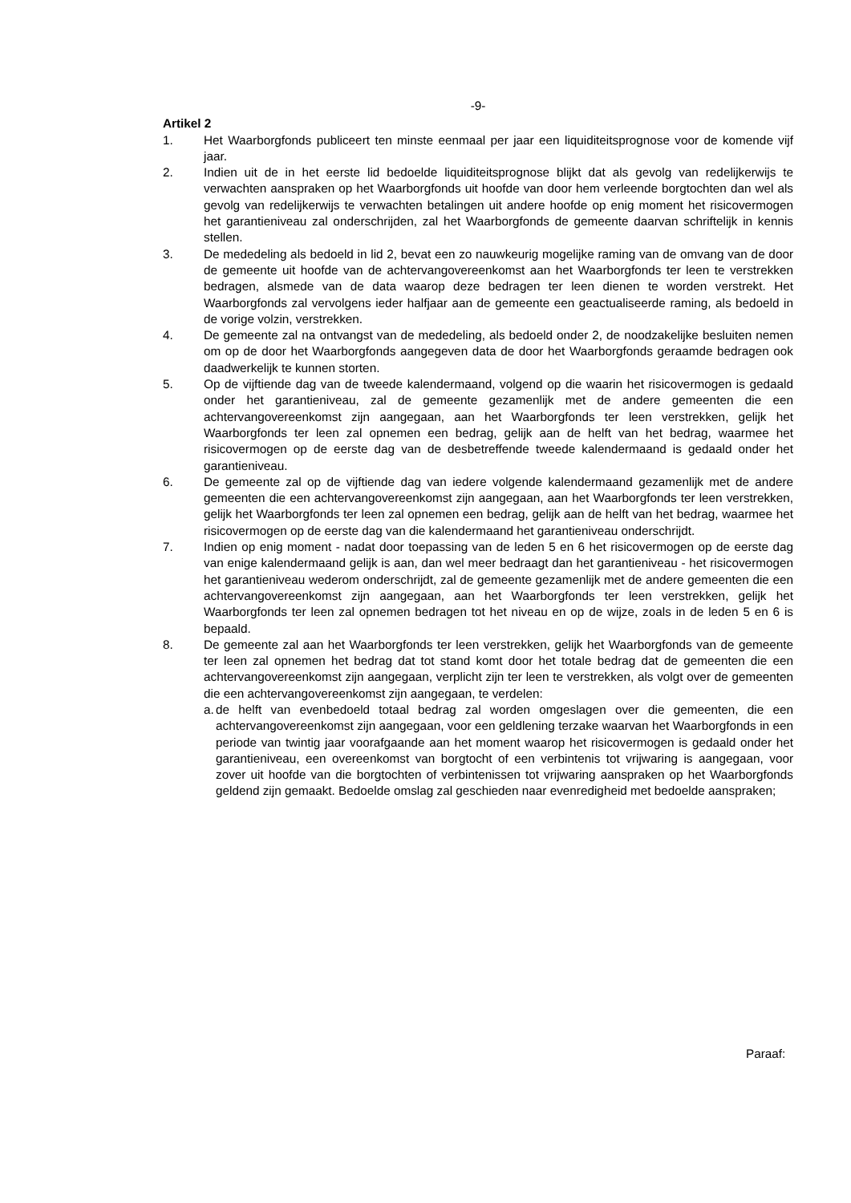-9-
Artikel 2
1. Het Waarborgfonds publiceert ten minste eenmaal per jaar een liquiditeitsprognose voor de komende vijf jaar.
2. Indien uit de in het eerste lid bedoelde liquiditeitsprognose blijkt dat als gevolg van redelijkerwijs te verwachten aanspraken op het Waarborgfonds uit hoofde van door hem verleende borgtochten dan wel als gevolg van redelijkerwijs te verwachten betalingen uit andere hoofde op enig moment het risicovermogen het garantieniveau zal onderschrijden, zal het Waarborgfonds de gemeente daarvan schriftelijk in kennis stellen.
3. De mededeling als bedoeld in lid 2, bevat een zo nauwkeurig mogelijke raming van de omvang van de door de gemeente uit hoofde van de achtervangovereenkomst aan het Waarborgfonds ter leen te verstrekken bedragen, alsmede van de data waarop deze bedragen ter leen dienen te worden verstrekt. Het Waarborgfonds zal vervolgens ieder halfjaar aan de gemeente een geactualiseerde raming, als bedoeld in de vorige volzin, verstrekken.
4. De gemeente zal na ontvangst van de mededeling, als bedoeld onder 2, de noodzakelijke besluiten nemen om op de door het Waarborgfonds aangegeven data de door het Waarborgfonds geraamde bedragen ook daadwerkelijk te kunnen storten.
5. Op de vijftiende dag van de tweede kalendermaand, volgend op die waarin het risicovermogen is gedaald onder het garantieniveau, zal de gemeente gezamenlijk met de andere gemeenten die een achtervangovereenkomst zijn aangegaan, aan het Waarborgfonds ter leen verstrekken, gelijk het Waarborgfonds ter leen zal opnemen een bedrag, gelijk aan de helft van het bedrag, waarmee het risicovermogen op de eerste dag van de desbetreffende tweede kalendermaand is gedaald onder het garantieniveau.
6. De gemeente zal op de vijftiende dag van iedere volgende kalendermaand gezamenlijk met de andere gemeenten die een achtervangovereenkomst zijn aangegaan, aan het Waarborgfonds ter leen verstrekken, gelijk het Waarborgfonds ter leen zal opnemen een bedrag, gelijk aan de helft van het bedrag, waarmee het risicovermogen op de eerste dag van die kalendermaand het garantieniveau onderschrijdt.
7. Indien op enig moment - nadat door toepassing van de leden 5 en 6 het risicovermogen op de eerste dag van enige kalendermaand gelijk is aan, dan wel meer bedraagt dan het garantieniveau - het risicovermogen het garantieniveau wederom onderschrijdt, zal de gemeente gezamenlijk met de andere gemeenten die een achtervangovereenkomst zijn aangegaan, aan het Waarborgfonds ter leen verstrekken, gelijk het Waarborgfonds ter leen zal opnemen bedragen tot het niveau en op de wijze, zoals in de leden 5 en 6 is bepaald.
8. De gemeente zal aan het Waarborgfonds ter leen verstrekken, gelijk het Waarborgfonds van de gemeente ter leen zal opnemen het bedrag dat tot stand komt door het totale bedrag dat de gemeenten die een achtervangovereenkomst zijn aangegaan, verplicht zijn ter leen te verstrekken, als volgt over de gemeenten die een achtervangovereenkomst zijn aangegaan, te verdelen:
a.
de helft van evenbedoeld totaal bedrag zal worden omgeslagen over die gemeenten, die een achtervangovereenkomst zijn aangegaan, voor een geldlening terzake waarvan het Waarborgfonds in een periode van twintig jaar voorafgaande aan het moment waarop het risicovermogen is gedaald onder het garantieniveau, een overeenkomst van borgtocht of een verbintenis tot vrijwaring is aangegaan, voor zover uit hoofde van die borgtochten of verbintenissen tot vrijwaring aanspraken op het Waarborgfonds geldend zijn gemaakt. Bedoelde omslag zal geschieden naar evenredigheid met bedoelde aanspraken;
Paraaf: